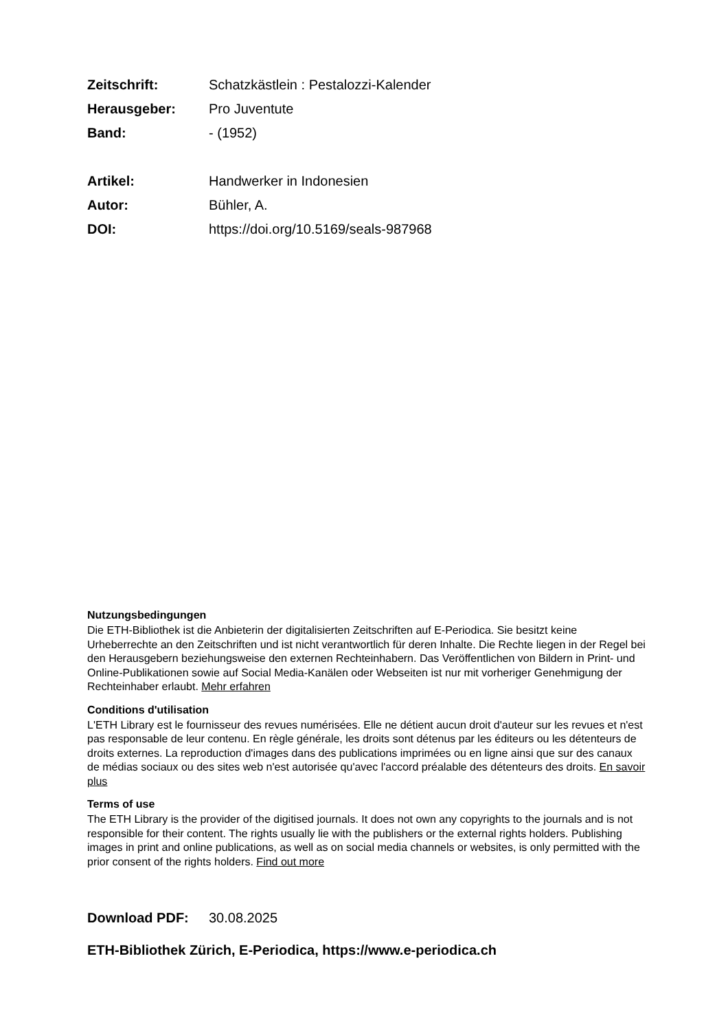Zeitschrift: Schatzkästlein : Pestalozzi-Kalender
Herausgeber: Pro Juventute
Band: - (1952)
Artikel: Handwerker in Indonesien
Autor: Bühler, A.
DOI: https://doi.org/10.5169/seals-987968
Nutzungsbedingungen
Die ETH-Bibliothek ist die Anbieterin der digitalisierten Zeitschriften auf E-Periodica. Sie besitzt keine Urheberrechte an den Zeitschriften und ist nicht verantwortlich für deren Inhalte. Die Rechte liegen in der Regel bei den Herausgebern beziehungsweise den externen Rechteinhabern. Das Veröffentlichen von Bildern in Print- und Online-Publikationen sowie auf Social Media-Kanälen oder Webseiten ist nur mit vorheriger Genehmigung der Rechteinhaber erlaubt. Mehr erfahren
Conditions d'utilisation
L'ETH Library est le fournisseur des revues numérisées. Elle ne détient aucun droit d'auteur sur les revues et n'est pas responsable de leur contenu. En règle générale, les droits sont détenus par les éditeurs ou les détenteurs de droits externes. La reproduction d'images dans des publications imprimées ou en ligne ainsi que sur des canaux de médias sociaux ou des sites web n'est autorisée qu'avec l'accord préalable des détenteurs des droits. En savoir plus
Terms of use
The ETH Library is the provider of the digitised journals. It does not own any copyrights to the journals and is not responsible for their content. The rights usually lie with the publishers or the external rights holders. Publishing images in print and online publications, as well as on social media channels or websites, is only permitted with the prior consent of the rights holders. Find out more
Download PDF: 30.08.2025
ETH-Bibliothek Zürich, E-Periodica, https://www.e-periodica.ch